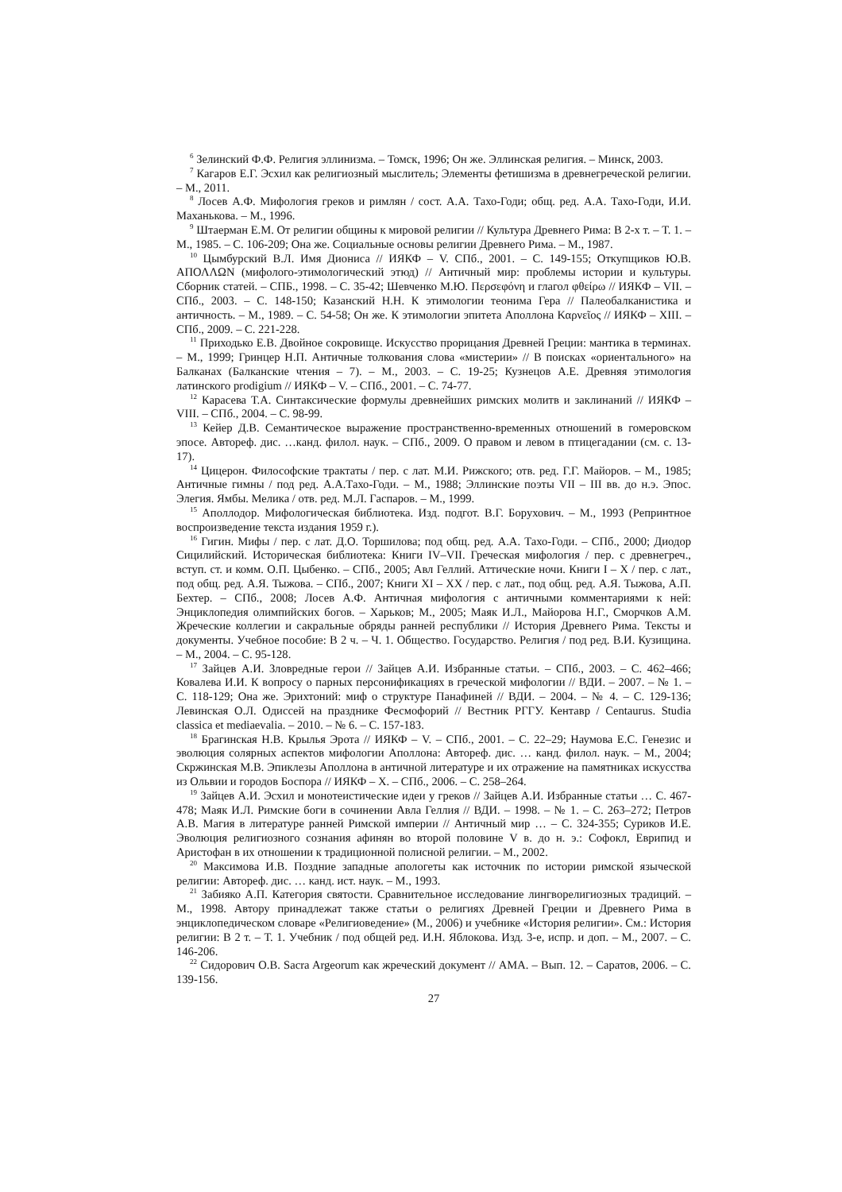<sup>6</sup> Зелинский Ф.Ф. Религия эллинизма. – Томск, 1996; Он же. Эллинская религия. – Минск, 2003.
<sup>7</sup> Кагаров Е.Г. Эсхил как религиозный мыслитель; Элементы фетишизма в древнегреческой религии. – М., 2011.
<sup>8</sup> Лосев А.Ф. Мифология греков и римлян / сост. А.А. Тахо-Годи; общ. ред. А.А. Тахо-Годи, И.И. Маханькова. – М., 1996.
<sup>9</sup> Штаерман Е.М. От религии общины к мировой религии // Культура Древнего Рима: В 2-х т. – Т. 1. – М., 1985. – С. 106-209; Она же. Социальные основы религии Древнего Рима. – М., 1987.
<sup>10</sup> Цымбурский В.Л. Имя Диониса // ИЯКФ – V. СПб., 2001. – С. 149-155; Откупщиков Ю.В. ΑΠΟΛΛΩΝ (мифолого-этимологический этюд) // Античный мир: проблемы истории и культуры. Сборник статей. – СПБ., 1998. – С. 35-42; Шевченко М.Ю. Περσεφόνη и глагол φθείρω // ИЯКФ – VII. – СПб., 2003. – С. 148-150; Казанский Н.Н. К этимологии теонима Гера // Палеобалканистика и античность. – М., 1989. – С. 54-58; Он же. К этимологии эпитета Аполлона Καρνεῖος // ИЯКФ – XIII. – СПб., 2009. – С. 221-228.
<sup>11</sup> Приходько Е.В. Двойное сокровище. Искусство прорицания Древней Греции: мантика в терминах. – М., 1999; Гринцер Н.П. Античные толкования слова «мистерии» // В поисках «ориентального» на Балканах (Балканские чтения – 7). – М., 2003. – С. 19-25; Кузнецов А.Е. Древняя этимология латинского prodigium // ИЯКФ – V. – СПб., 2001. – С. 74-77.
<sup>12</sup> Карасева Т.А. Синтаксические формулы древнейших римских молитв и заклинаний // ИЯКФ – VIII. – СПб., 2004. – С. 98-99.
<sup>13</sup> Кейер Д.В. Семантическое выражение пространственно-временных отношений в гомеровском эпосе. Автореф. дис. …канд. филол. наук. – СПб., 2009. О правом и левом в птицегадании (см. с. 13-17).
<sup>14</sup> Цицерон. Философские трактаты / пер. с лат. М.И. Рижского; отв. ред. Г.Г. Майоров. – М., 1985; Античные гимны / под ред. А.А.Тахо-Годи. – М., 1988; Эллинские поэты VII – III вв. до н.э. Эпос. Элегия. Ямбы. Мелика / отв. ред. М.Л. Гаспаров. – М., 1999.
<sup>15</sup> Аполлодор. Мифологическая библиотека. Изд. подгот. В.Г. Борухович. – М., 1993 (Репринтное воспроизведение текста издания 1959 г.).
<sup>16</sup> Гигин. Мифы / пер. с лат. Д.О. Торшилова; под общ. ред. А.А. Тахо-Годи. – СПб., 2000; Диодор Сицилийский. Историческая библиотека: Книги IV–VII. Греческая мифология / пер. с древнегреч., вступ. ст. и комм. О.П. Цыбенко. – СПб., 2005; Авл Геллий. Аттические ночи. Книги I – X / пер. с лат., под общ. ред. А.Я. Тыжова. – СПб., 2007; Книги XI – XX / пер. с лат., под общ. ред. А.Я. Тыжова, А.П. Бехтер. – СПб., 2008; Лосев А.Ф. Античная мифология с античными комментариями к ней: Энциклопедия олимпийских богов. – Харьков; М., 2005; Маяк И.Л., Майорова Н.Г., Сморчков А.М. Жреческие коллегии и сакральные обряды ранней республики // История Древнего Рима. Тексты и документы. Учебное пособие: В 2 ч. – Ч. 1. Общество. Государство. Религия / под ред. В.И. Кузищина. – М., 2004. – С. 95-128.
<sup>17</sup> Зайцев А.И. Зловредные герои // Зайцев А.И. Избранные статьи. – СПб., 2003. – С. 462–466; Ковалева И.И. К вопросу о парных персонификациях в греческой мифологии // ВДИ. – 2007. – № 1. – С. 118-129; Она же. Эрихтоний: миф о структуре Панафиней // ВДИ. – 2004. – № 4. – С. 129-136; Левинская О.Л. Одиссей на празднике Фесмофорий // Вестник РГГУ. Кентавр / Centaurus. Studia classica et mediaevalia. – 2010. – № 6. – С. 157-183.
<sup>18</sup> Брагинская Н.В. Крылья Эрота // ИЯКФ – V. – СПб., 2001. – С. 22–29; Наумова Е.С. Генезис и эволюция солярных аспектов мифологии Аполлона: Автореф. дис. … канд. филол. наук. – М., 2004; Скржинская М.В. Эпиклезы Аполлона в античной литературе и их отражение на памятниках искусства из Ольвии и городов Боспора // ИЯКФ – X. – СПб., 2006. – С. 258–264.
<sup>19</sup> Зайцев А.И. Эсхил и монотеистические идеи у греков // Зайцев А.И. Избранные статьи … С. 467-478; Маяк И.Л. Римские боги в сочинении Авла Геллия // ВДИ. – 1998. – № 1. – С. 263–272; Петров А.В. Магия в литературе ранней Римской империи // Античный мир … – С. 324-355; Суриков И.Е. Эволюция религиозного сознания афинян во второй половине V в. до н. э.: Софокл, Еврипид и Аристофан в их отношении к традиционной полисной религии. – М., 2002.
<sup>20</sup> Максимова И.В. Поздние западные апологеты как источник по истории римской языческой религии: Автореф. дис. … канд. ист. наук. – М., 1993.
<sup>21</sup> Забияко А.П. Категория святости. Сравнительное исследование лингворелигиозных традиций. – М., 1998. Автору принадлежат также статьи о религиях Древней Греции и Древнего Рима в энциклопедическом словаре «Религиоведение» (М., 2006) и учебнике «История религии». См.: История религии: В 2 т. – Т. 1. Учебник / под общей ред. И.Н. Яблокова. Изд. 3-е, испр. и доп. – М., 2007. – С. 146-206.
<sup>22</sup> Сидорович О.В. Sacra Argeorum как жреческий документ // АМА. – Вып. 12. – Саратов, 2006. – С. 139-156.
27